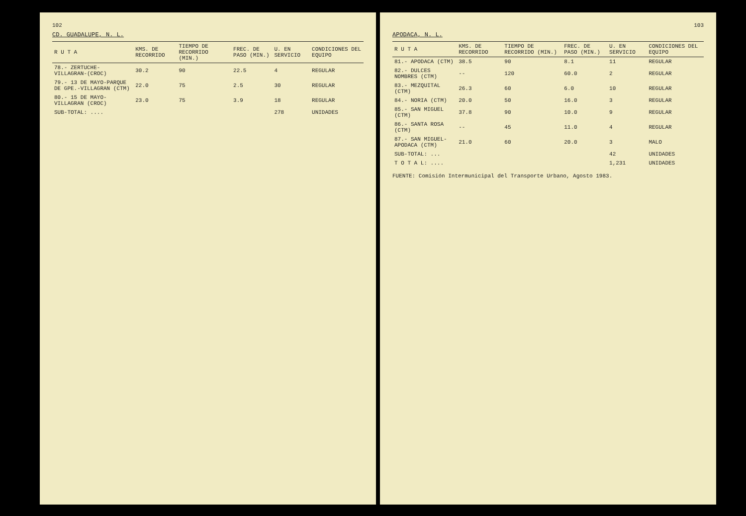102
CD. GUADALUPE, N. L.
| R U T A | KMS. DE RECORRIDO | TIEMPO DE RECORRIDO (MIN.) | FREC. DE PASO (MIN.) | U. EN SERVICIO | CONDICIONES DEL EQUIPO |
| --- | --- | --- | --- | --- | --- |
| 78.- ZERTUCHE-VILLAGRAN-(CROC) | 30.2 | 90 | 22.5 | 4 | REGULAR |
| 79.- 13 DE MAYO-PARQUE DE GPE.-VILLAGRAN (CTM) | 22.0 | 75 | 2.5 | 30 | REGULAR |
| 80.- 15 DE MAYO-VILLAGRAN (CROC) | 23.0 | 75 | 3.9 | 18 | REGULAR |
| SUB-TOTAL: .... | | | | 278 | UNIDADES |
103
APODACA, N. L.
| R U T A | KMS. DE RECORRIDO | TIEMPO DE RECORRIDO (MIN.) | FREC. DE PASO (MIN.) | U. EN SERVICIO | CONDICIONES DEL EQUIPO |
| --- | --- | --- | --- | --- | --- |
| 81.- APODACA (CTM) | 38.5 | 90 | 8.1 | 11 | REGULAR |
| 82.- DULCES NOMBRES (CTM) | -- | 120 | 60.0 | 2 | REGULAR |
| 83.- MEZQUITAL (CTM) | 26.3 | 60 | 6.0 | 10 | REGULAR |
| 84.- NORIA (CTM) | 20.0 | 50 | 16.0 | 3 | REGULAR |
| 85.- SAN MIGUEL (CTM) | 37.8 | 90 | 10.0 | 9 | REGULAR |
| 86.- SANTA ROSA (CTM) | -- | 45 | 11.0 | 4 | REGULAR |
| 87.- SAN MIGUEL-APODACA (CTM) | 21.0 | 60 | 20.0 | 3 | MALO |
| SUB-TOTAL: ... | | | | 42 | UNIDADES |
| T O T A L: .... | | | | 1,231 | UNIDADES |
FUENTE: Comisión Intermunicipal del Transporte Urbano, Agosto 1983.